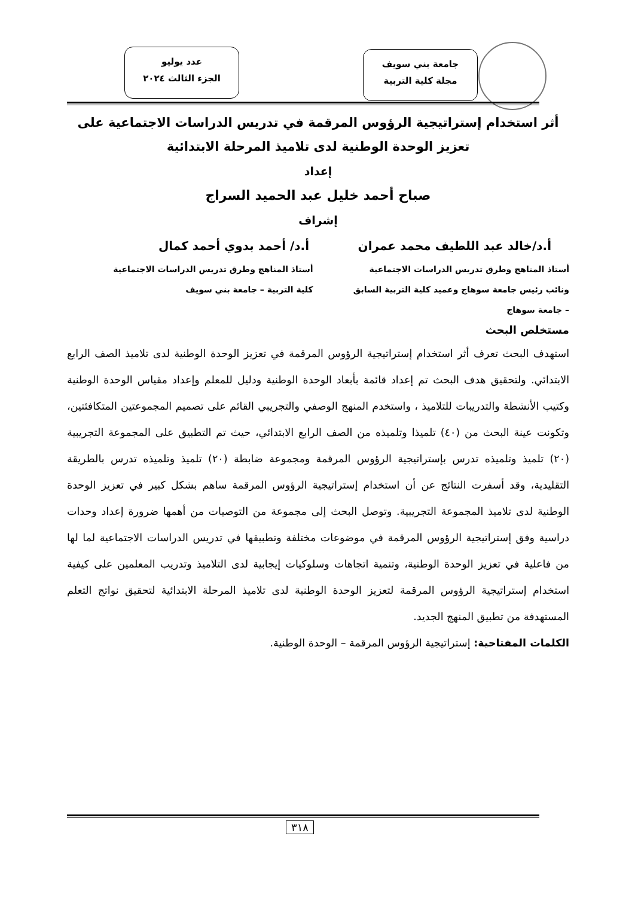جامعة بني سويف
مجلة كلية التربية
عدد يوليو
الجزء الثالث ٢٠٢٤
أثر استخدام إستراتيجية الرؤوس المرقمة في تدريس الدراسات الاجتماعية على تعزيز الوحدة الوطنية لدى تلاميذ المرحلة الابتدائية
إعداد
صباح أحمد خليل عبد الحميد السراج
إشراف
أ.د/خالد عبد اللطيف محمد عمران أ.د/ أحمد بدوي أحمد كمال
أستاذ المناهج وطرق تدريس الدراسات الاجتماعية
ونائب رئيس جامعة سوهاج وعميد كلية التربية السابق
– جامعة سوهاج
أستاذ المناهج وطرق تدريس الدراسات الاجتماعية
كلية التربية – جامعة بني سويف
مستخلص البحث
استهدف البحث تعرف أثر استخدام إستراتيجية الرؤوس المرقمة في تعزيز الوحدة الوطنية لدى تلاميذ الصف الرابع الابتدائي. ولتحقيق هدف البحث تم إعداد قائمة بأبعاد الوحدة الوطنية ودليل للمعلم وإعداد مقياس الوحدة الوطنية وكتيب الأنشطة والتدريبات للتلاميذ ، واستخدم المنهج الوصفي والتجريبي القائم على تصميم المجموعتين المتكافئتين، وتكونت عينة البحث من (٤٠) تلميذا وتلميذه من الصف الرابع الابتدائي، حيث تم التطبيق على المجموعة التجريبية (٢٠) تلميذ وتلميذه تدرس بإستراتيجية الرؤوس المرقمة ومجموعة ضابطة (٢٠) تلميذ وتلميذه تدرس بالطريقة التقليدية، وقد أسفرت النتائج عن أن استخدام إستراتيجية الرؤوس المرقمة ساهم بشكل كبير في تعزيز الوحدة الوطنية لدى تلاميذ المجموعة التجريبية. وتوصل البحث إلى مجموعة من التوصيات من أهمها ضرورة إعداد وحدات دراسية وفق إستراتيجية الرؤوس المرقمة في موضوعات مختلفة وتطبيقها في تدريس الدراسات الاجتماعية لما لها من فاعلية في تعزيز الوحدة الوطنية، وتنمية اتجاهات وسلوكيات إيجابية لدى التلاميذ وتدريب المعلمين على كيفية استخدام إستراتيجية الرؤوس المرقمة لتعزيز الوحدة الوطنية لدى تلاميذ المرحلة الابتدائية لتحقيق نواتج التعلم المستهدفة من تطبيق المنهج الجديد.
الكلمات المفتاحية: إستراتيجية الرؤوس المرقمة – الوحدة الوطنية.
٣١٨